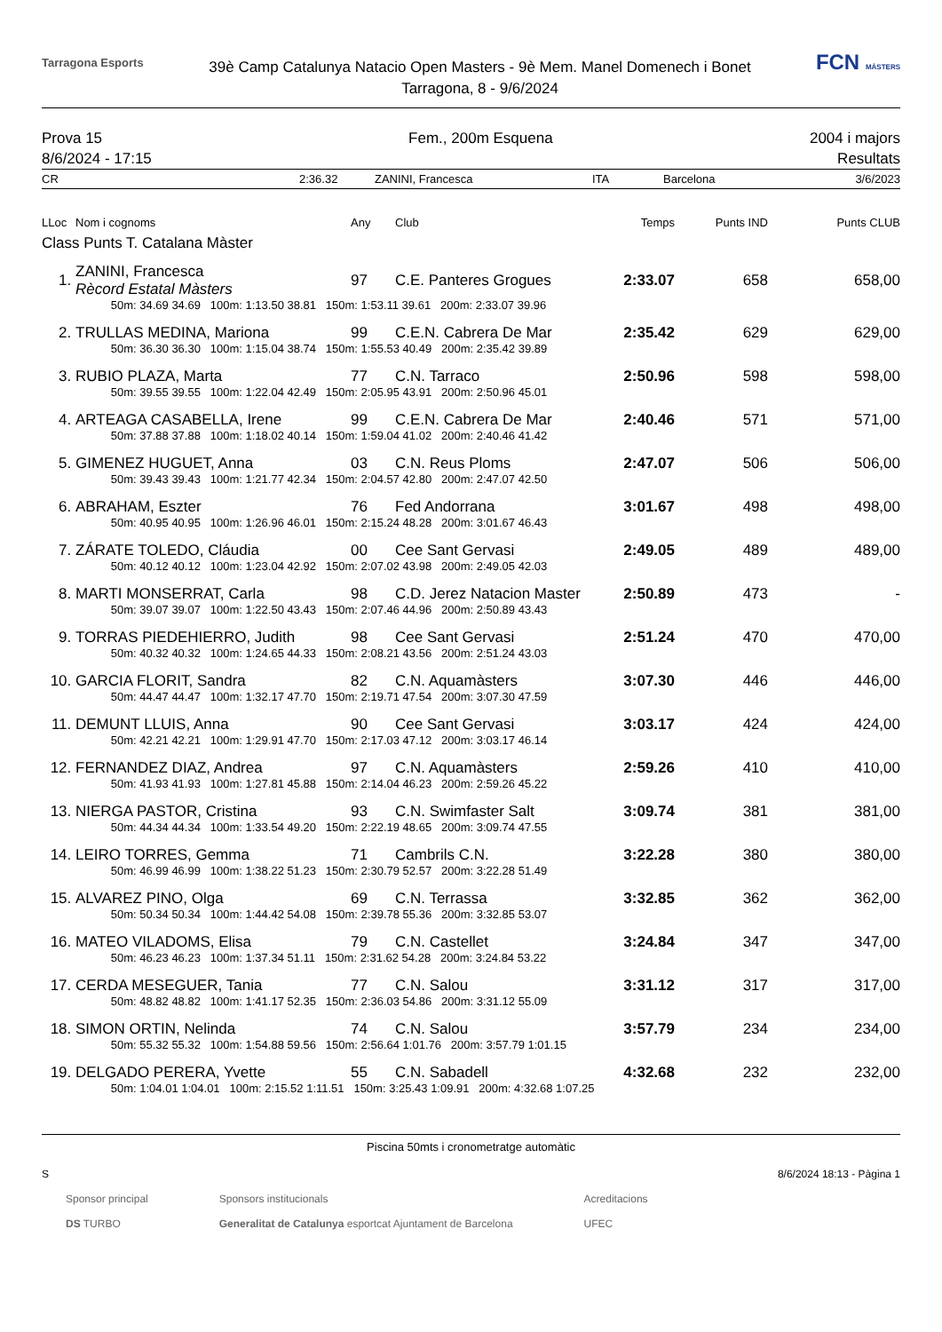Tarragona Esports
39è Camp Catalunya Natacio Open Masters - 9è Mem. Manel Domenech i Bonet
Tarragona, 8 - 9/6/2024
FCN MÀSTERS
Prova 15
8/6/2024 - 17:15
Fem., 200m Esquena 2004 i majors
Resultats
CR 2:36.32 ZANINI, Francesca ITA Barcelona 3/6/2023
| LLoc | Nom i cognoms | Any | Club | Temps | Punts IND | Punts CLUB |
| --- | --- | --- | --- | --- | --- | --- |
| Class Punts T. Catalana Màster | | | | | | |
| 1. | ZANINI, Francesca Rècord Estatal Màsters | 97 | C.E. Panteres Grogues | 2:33.07 | 658 | 658,00 |
| | 50m: 34.69 34.69 100m: 1:13.50 38.81 150m: 1:53.11 39.61 200m: 2:33.07 39.96 | | | | | |
| 2. | TRULLAS MEDINA, Mariona | 99 | C.E.N. Cabrera De Mar | 2:35.42 | 629 | 629,00 |
| | 50m: 36.30 36.30 100m: 1:15.04 38.74 150m: 1:55.53 40.49 200m: 2:35.42 39.89 | | | | | |
| 3. | RUBIO PLAZA, Marta | 77 | C.N. Tarraco | 2:50.96 | 598 | 598,00 |
| | 50m: 39.55 39.55 100m: 1:22.04 42.49 150m: 2:05.95 43.91 200m: 2:50.96 45.01 | | | | | |
| 4. | ARTEAGA CASABELLA, Irene | 99 | C.E.N. Cabrera De Mar | 2:40.46 | 571 | 571,00 |
| | 50m: 37.88 37.88 100m: 1:18.02 40.14 150m: 1:59.04 41.02 200m: 2:40.46 41.42 | | | | | |
| 5. | GIMENEZ HUGUET, Anna | 03 | C.N. Reus Ploms | 2:47.07 | 506 | 506,00 |
| | 50m: 39.43 39.43 100m: 1:21.77 42.34 150m: 2:04.57 42.80 200m: 2:47.07 42.50 | | | | | |
| 6. | ABRAHAM, Eszter | 76 | Fed Andorrana | 3:01.67 | 498 | 498,00 |
| | 50m: 40.95 40.95 100m: 1:26.96 46.01 150m: 2:15.24 48.28 200m: 3:01.67 46.43 | | | | | |
| 7. | ZÁRATE TOLEDO, Cláudia | 00 | Cee Sant Gervasi | 2:49.05 | 489 | 489,00 |
| | 50m: 40.12 40.12 100m: 1:23.04 42.92 150m: 2:07.02 43.98 200m: 2:49.05 42.03 | | | | | |
| 8. | MARTI MONSERRAT, Carla | 98 | C.D. Jerez Natacion Master | 2:50.89 | 473 | - |
| | 50m: 39.07 39.07 100m: 1:22.50 43.43 150m: 2:07.46 44.96 200m: 2:50.89 43.43 | | | | | |
| 9. | TORRAS PIEDEHIERRO, Judith | 98 | Cee Sant Gervasi | 2:51.24 | 470 | 470,00 |
| | 50m: 40.32 40.32 100m: 1:24.65 44.33 150m: 2:08.21 43.56 200m: 2:51.24 43.03 | | | | | |
| 10. | GARCIA FLORIT, Sandra | 82 | C.N. Aquamàsters | 3:07.30 | 446 | 446,00 |
| | 50m: 44.47 44.47 100m: 1:32.17 47.70 150m: 2:19.71 47.54 200m: 3:07.30 47.59 | | | | | |
| 11. | DEMUNT LLUIS, Anna | 90 | Cee Sant Gervasi | 3:03.17 | 424 | 424,00 |
| | 50m: 42.21 42.21 100m: 1:29.91 47.70 150m: 2:17.03 47.12 200m: 3:03.17 46.14 | | | | | |
| 12. | FERNANDEZ DIAZ, Andrea | 97 | C.N. Aquamàsters | 2:59.26 | 410 | 410,00 |
| | 50m: 41.93 41.93 100m: 1:27.81 45.88 150m: 2:14.04 46.23 200m: 2:59.26 45.22 | | | | | |
| 13. | NIERGA PASTOR, Cristina | 93 | C.N. Swimfaster Salt | 3:09.74 | 381 | 381,00 |
| | 50m: 44.34 44.34 100m: 1:33.54 49.20 150m: 2:22.19 48.65 200m: 3:09.74 47.55 | | | | | |
| 14. | LEIRO TORRES, Gemma | 71 | Cambrils C.N. | 3:22.28 | 380 | 380,00 |
| | 50m: 46.99 46.99 100m: 1:38.22 51.23 150m: 2:30.79 52.57 200m: 3:22.28 51.49 | | | | | |
| 15. | ALVAREZ PINO, Olga | 69 | C.N. Terrassa | 3:32.85 | 362 | 362,00 |
| | 50m: 50.34 50.34 100m: 1:44.42 54.08 150m: 2:39.78 55.36 200m: 3:32.85 53.07 | | | | | |
| 16. | MATEO VILADOMS, Elisa | 79 | C.N. Castellet | 3:24.84 | 347 | 347,00 |
| | 50m: 46.23 46.23 100m: 1:37.34 51.11 150m: 2:31.62 54.28 200m: 3:24.84 53.22 | | | | | |
| 17. | CERDA MESEGUER, Tania | 77 | C.N. Salou | 3:31.12 | 317 | 317,00 |
| | 50m: 48.82 48.82 100m: 1:41.17 52.35 150m: 2:36.03 54.86 200m: 3:31.12 55.09 | | | | | |
| 18. | SIMON ORTIN, Nelinda | 74 | C.N. Salou | 3:57.79 | 234 | 234,00 |
| | 50m: 55.32 55.32 100m: 1:54.88 59.56 150m: 2:56.64 1:01.76 200m: 3:57.79 1:01.15 | | | | | |
| 19. | DELGADO PERERA, Yvette | 55 | C.N. Sabadell | 4:32.68 | 232 | 232,00 |
| | 50m: 1:04.01 1:04.01 100m: 2:15.52 1:11.51 150m: 3:25.43 1:09.91 200m: 4:32.68 1:07.25 | | | | | |
Piscina 50mts i cronometratge automàtic
S 8/6/2024 18:13 - Pàgina 1
Sponsor principal
DS TURBO Sponsors institucionals
Generalitat de Catalunya esportcat Ajuntament de Barcelona Acreditacions
UFEC